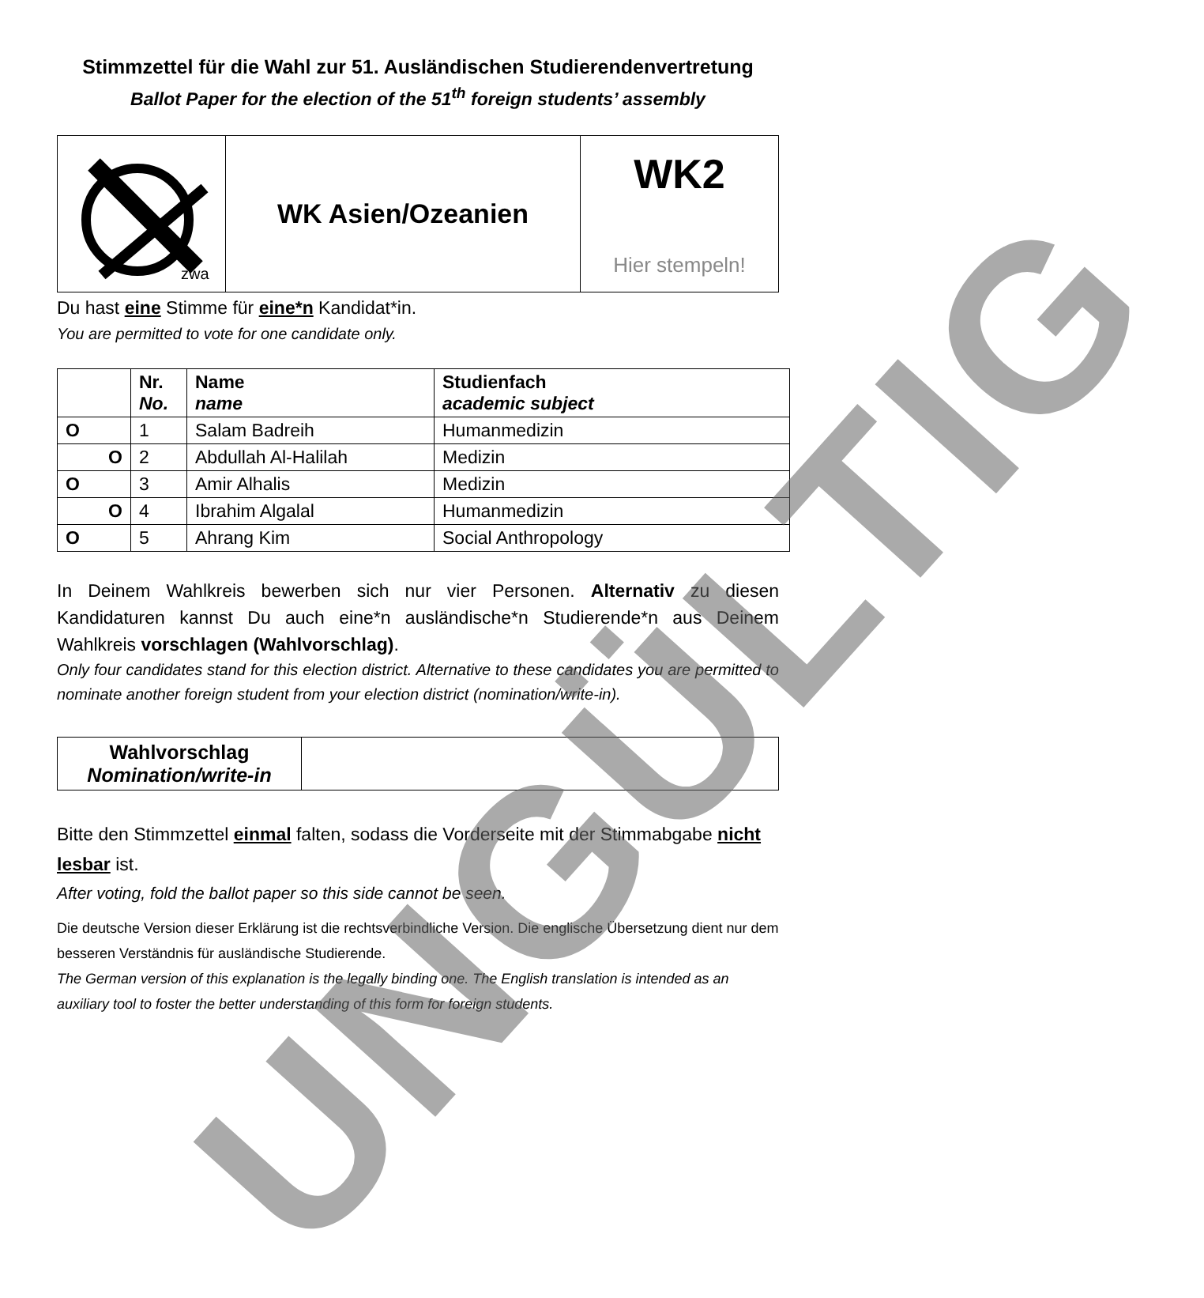Stimmzettel für die Wahl zur 51. Ausländischen Studierendenvertretung
Ballot Paper for the election of the 51<sup>th</sup> foreign students’ assembly
| zwa | WK Asien/Ozeanien | WK2 Hier stempeln! |
Du hast eine Stimme für eine*n Kandidat*in.
You are permitted to vote for one candidate only.
| | Nr. No. | Name name | Studienfach academic subject |
| O | 1 | Salam Badreih | Humanmedizin |
| O | 2 | Abdullah Al-Halilah | Medizin |
| O | 3 | Amir Alhalis | Medizin |
| O | 4 | Ibrahim Algalal | Humanmedizin |
| O | 5 | Ahrang Kim | Social Anthropology |
In Deinem Wahlkreis bewerben sich nur vier Personen. Alternativ zu diesen Kandidaturen kannst Du auch eine*n ausländische*n Studierende*n aus Deinem Wahlkreis vorschlagen (Wahlvorschlag).
Only four candidates stand for this election district. Alternative to these candidates you are permitted to nominate another foreign student from your election district (nomination/write-in).
| Wahlvorschlag Nomination/write-in | |
Bitte den Stimmzettel einmal falten, sodass die Vorderseite mit der Stimmabgabe nicht lesbar ist.
After voting, fold the ballot paper so this side cannot be seen.
Die deutsche Version dieser Erklärung ist die rechtsverbindliche Version. Die englische Übersetzung dient nur dem besseren Verständnis für ausländische Studierende.
The German version of this explanation is the legally binding one. The English translation is intended as an auxiliary tool to foster the better understanding of this form for foreign students.
UNGÜLTIG